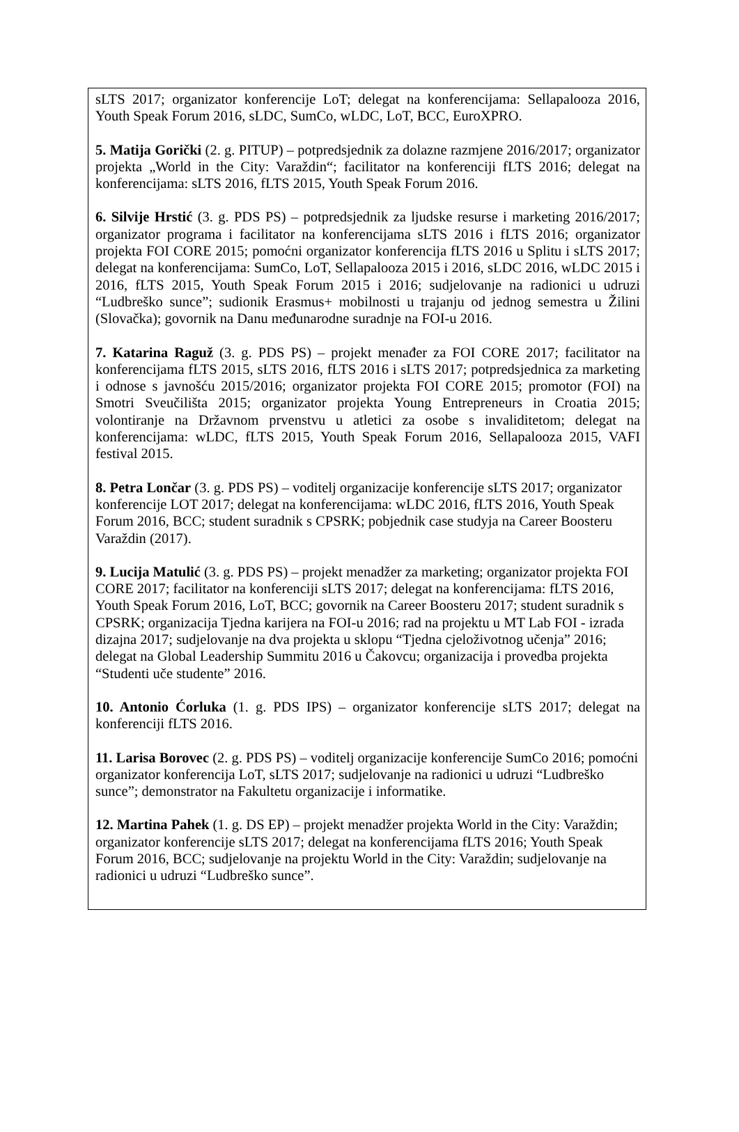sLTS 2017; organizator konferencije LoT; delegat na konferencijama: Sellapalooza 2016, Youth Speak Forum 2016, sLDC, SumCo, wLDC, LoT, BCC, EuroXPRO.
5. Matija Gorički (2. g. PITUP) – potpredsjednik za dolazne razmjene 2016/2017; organizator projekta „World in the City: Varaždin“; facilitator na konferenciji fLTS 2016; delegat na konferencijama: sLTS 2016, fLTS 2015, Youth Speak Forum 2016.
6. Silvije Hrstić (3. g. PDS PS) – potpredsjednik za ljudske resurse i marketing 2016/2017; organizator programa i facilitator na konferencijama sLTS 2016 i fLTS 2016; organizator projekta FOI CORE 2015; pomoćni organizator konferencija fLTS 2016 u Splitu i sLTS 2017; delegat na konferencijama: SumCo, LoT, Sellapalooza 2015 i 2016, sLDC 2016, wLDC 2015 i 2016, fLTS 2015, Youth Speak Forum 2015 i 2016; sudjelovanje na radionici u udruzi “Ludbreško sunce”; sudionik Erasmus+ mobilnosti u trajanju od jednog semestra u Žilini (Slovačka); govornik na Danu međunarodne suradnje na FOI-u 2016.
7. Katarina Raguž (3. g. PDS PS) – projekt menađer za FOI CORE 2017; facilitator na konferencijama fLTS 2015, sLTS 2016, fLTS 2016 i sLTS 2017; potpredsjednica za marketing i odnose s javnošću 2015/2016; organizator projekta FOI CORE 2015; promotor (FOI) na Smotri Sveučilišta 2015; organizator projekta Young Entrepreneurs in Croatia 2015; volontiranje na Državnom prvenstvu u atletici za osobe s invaliditetom; delegat na konferencijama: wLDC, fLTS 2015, Youth Speak Forum 2016, Sellapalooza 2015, VAFI festival 2015.
8. Petra Lončar (3. g. PDS PS) – voditelj organizacije konferencije sLTS 2017; organizator konferencije LOT 2017; delegat na konferencijama: wLDC 2016, fLTS 2016, Youth Speak Forum 2016, BCC; student suradnik s CPSRK; pobjednik case studyja na Career Boosteru Varaždin (2017).
9. Lucija Matulić (3. g. PDS PS) – projekt menadžer za marketing; organizator projekta FOI CORE 2017; facilitator na konferenciji sLTS 2017; delegat na konferencijama: fLTS 2016, Youth Speak Forum 2016, LoT, BCC; govornik na Career Boosteru 2017; student suradnik s CPSRK; organizacija Tjedna karijera na FOI-u 2016; rad na projektu u MT Lab FOI - izrada dizajna 2017; sudjelovanje na dva projekta u sklopu “Tjedna cjeloživotnog učenja” 2016; delegat na Global Leadership Summitu 2016 u Čakovcu; organizacija i provedba projekta “Studenti uče studente” 2016.
10. Antonio Ćorluka (1. g. PDS IPS) – organizator konferencije sLTS 2017; delegat na konferenciji fLTS 2016.
11. Larisa Borovec (2. g. PDS PS) – voditelj organizacije konferencije SumCo 2016; pomoćni organizator konferencija LoT, sLTS 2017; sudjelovanje na radionici u udruzi “Ludbreško sunce”; demonstrator na Fakultetu organizacije i informatike.
12. Martina Pahek (1. g. DS EP) – projekt menadžer projekta World in the City: Varaždin; organizator konferencije sLTS 2017; delegat na konferencijama fLTS 2016; Youth Speak Forum 2016, BCC; sudjelovanje na projektu World in the City: Varaždin; sudjelovanje na radionici u udruzi “Ludbreško sunce”.